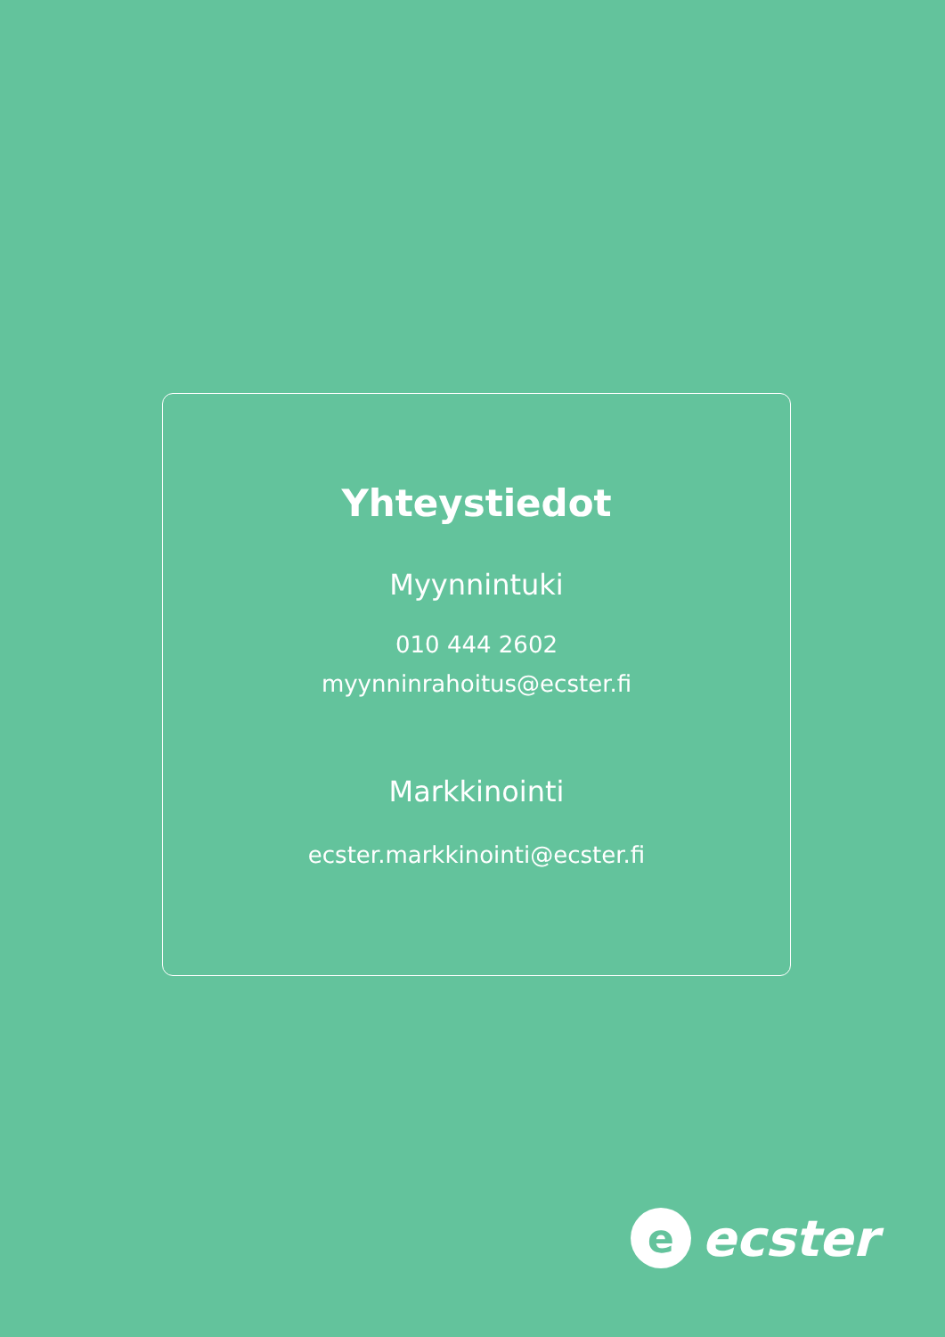Yhteystiedot
Myynnintuki
010 444 2602
myynninrahoitus@ecster.fi
Markkinointi
ecster.markkinointi@ecster.fi
e
ecster